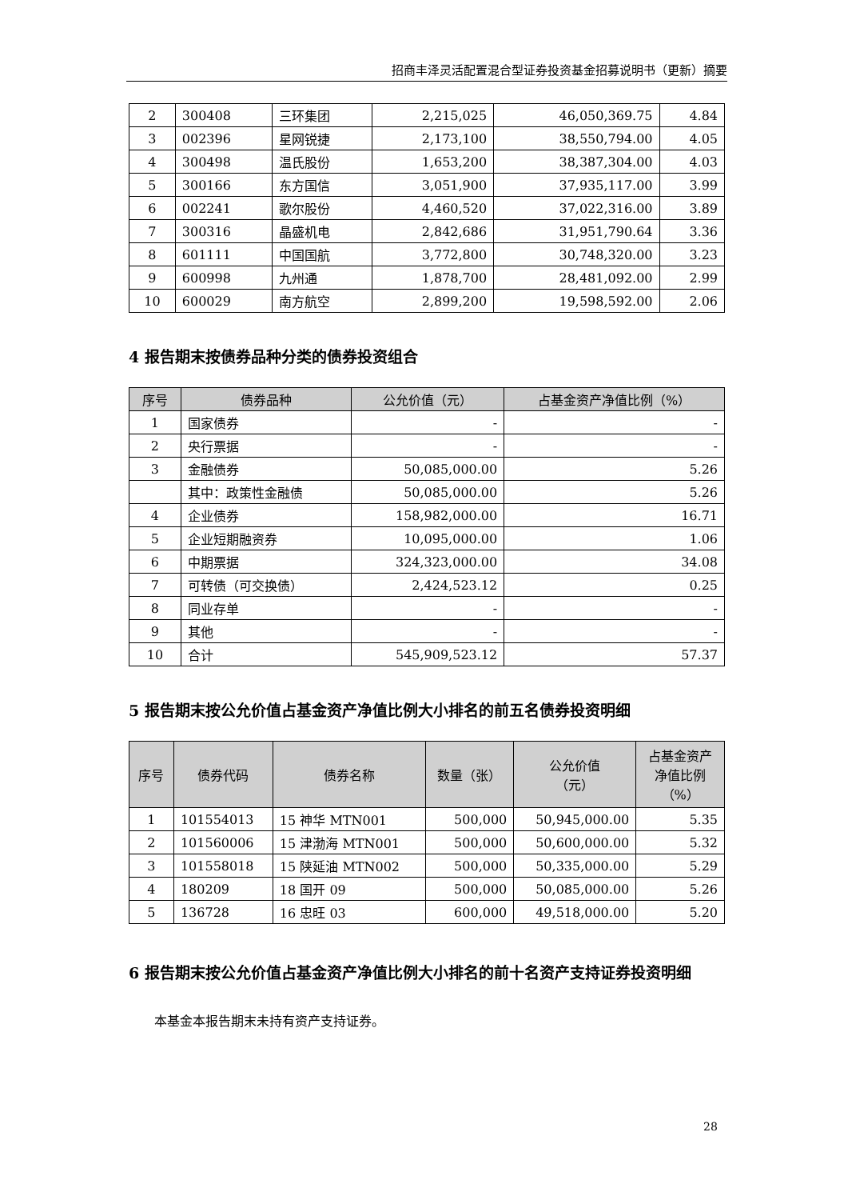招商丰泽灵活配置混合型证券投资基金招募说明书（更新）摘要
| 2 | 300408 | 三环集团 | 2,215,025 | 46,050,369.75 | 4.84 |
| 3 | 002396 | 星网锐捷 | 2,173,100 | 38,550,794.00 | 4.05 |
| 4 | 300498 | 温氏股份 | 1,653,200 | 38,387,304.00 | 4.03 |
| 5 | 300166 | 东方国信 | 3,051,900 | 37,935,117.00 | 3.99 |
| 6 | 002241 | 歌尔股份 | 4,460,520 | 37,022,316.00 | 3.89 |
| 7 | 300316 | 晶盛机电 | 2,842,686 | 31,951,790.64 | 3.36 |
| 8 | 601111 | 中国国航 | 3,772,800 | 30,748,320.00 | 3.23 |
| 9 | 600998 | 九州通 | 1,878,700 | 28,481,092.00 | 2.99 |
| 10 | 600029 | 南方航空 | 2,899,200 | 19,598,592.00 | 2.06 |
4 报告期末按债券品种分类的债券投资组合
| 序号 | 债券品种 | 公允价值（元） | 占基金资产净值比例（%） |
| --- | --- | --- | --- |
| 1 | 国家债券 | - | - |
| 2 | 央行票据 | - | - |
| 3 | 金融债券 | 50,085,000.00 | 5.26 |
| | 其中：政策性金融债 | 50,085,000.00 | 5.26 |
| 4 | 企业债券 | 158,982,000.00 | 16.71 |
| 5 | 企业短期融资券 | 10,095,000.00 | 1.06 |
| 6 | 中期票据 | 324,323,000.00 | 34.08 |
| 7 | 可转债（可交换债） | 2,424,523.12 | 0.25 |
| 8 | 同业存单 | - | - |
| 9 | 其他 | - | - |
| 10 | 合计 | 545,909,523.12 | 57.37 |
5 报告期末按公允价值占基金资产净值比例大小排名的前五名债券投资明细
| 序号 | 债券代码 | 债券名称 | 数量（张） | 公允价值 （元） | 占基金资产 净值比例 （%） |
| --- | --- | --- | --- | --- | --- |
| 1 | 101554013 | 15 神华 MTN001 | 500,000 | 50,945,000.00 | 5.35 |
| 2 | 101560006 | 15 津渤海 MTN001 | 500,000 | 50,600,000.00 | 5.32 |
| 3 | 101558018 | 15 陕延油 MTN002 | 500,000 | 50,335,000.00 | 5.29 |
| 4 | 180209 | 18 国开 09 | 500,000 | 50,085,000.00 | 5.26 |
| 5 | 136728 | 16 忠旺 03 | 600,000 | 49,518,000.00 | 5.20 |
6 报告期末按公允价值占基金资产净值比例大小排名的前十名资产支持证券投资明细
本基金本报告期末未持有资产支持证券。
28